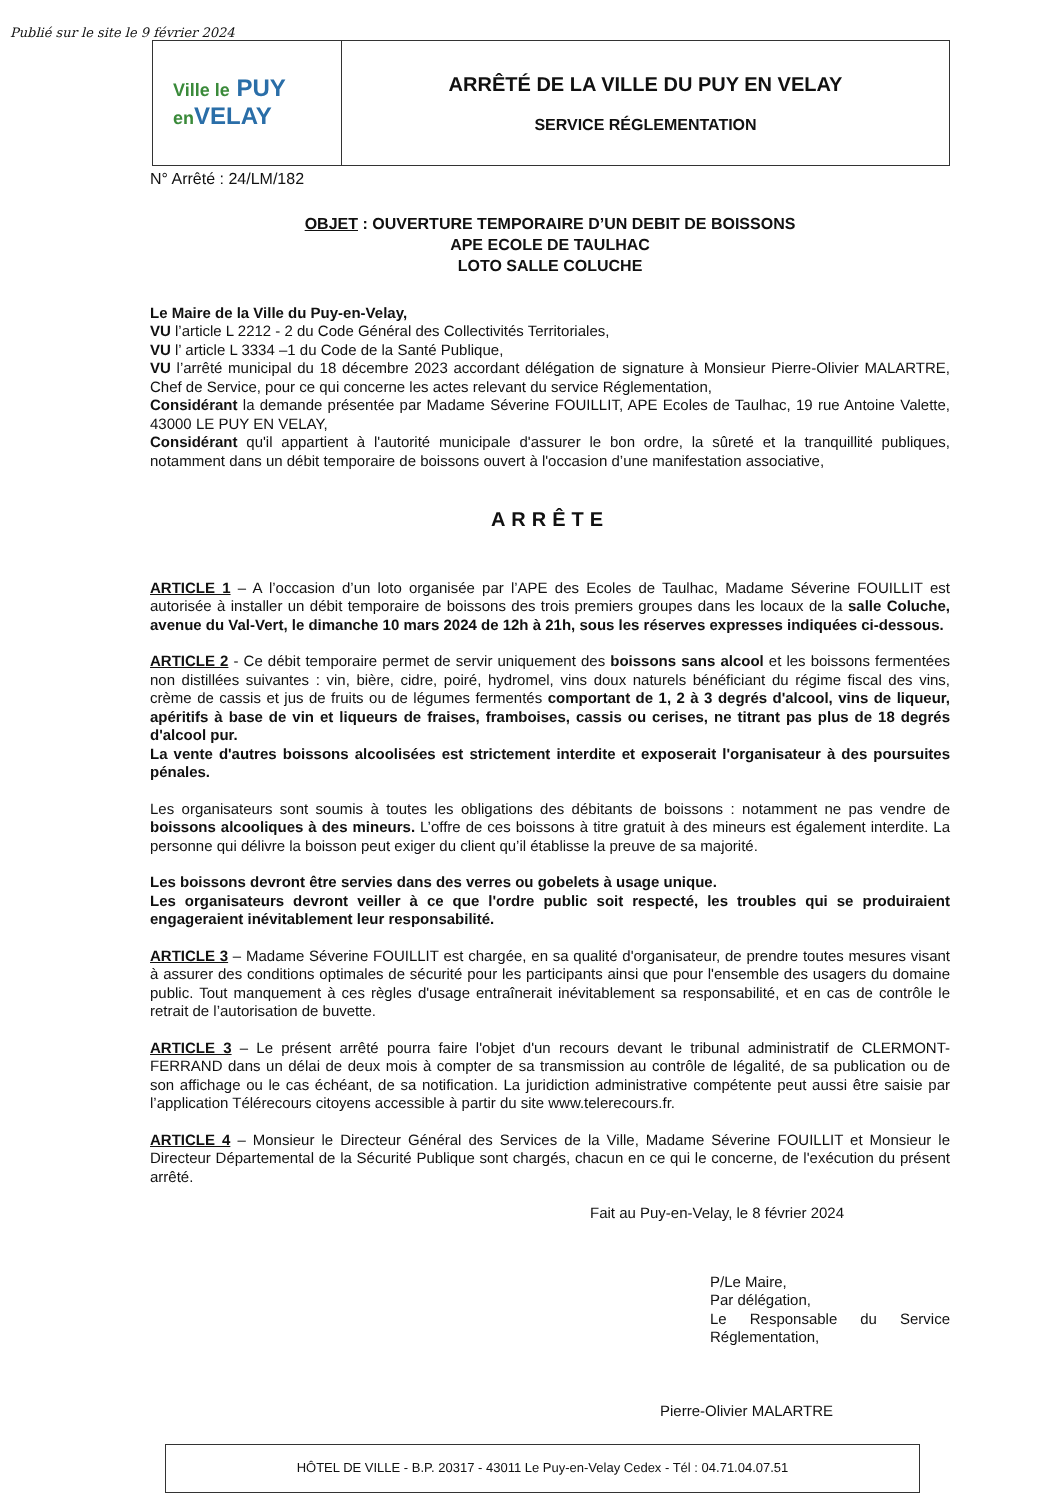Publié sur le site le 9 février 2024
Ville le PUY
en VELAY
ARRÊTÉ DE LA VILLE DU PUY EN VELAY
SERVICE RÉGLEMENTATION
N° Arrêté : 24/LM/182
OBJET : OUVERTURE TEMPORAIRE D’UN DEBIT DE BOISSONS
APE ECOLE DE TAULHAC
LOTO SALLE COLUCHE
Le Maire de la Ville du Puy-en-Velay,
VU l’article L 2212 - 2 du Code Général des Collectivités Territoriales,
VU l’ article L 3334 –1 du Code de la Santé Publique,
VU l’arrêté municipal du 18 décembre 2023 accordant délégation de signature à Monsieur Pierre-Olivier MALARTRE, Chef de Service, pour ce qui concerne les actes relevant du service Réglementation,
Considérant la demande présentée par Madame Séverine FOUILLIT, APE Ecoles de Taulhac, 19 rue Antoine Valette, 43000 LE PUY EN VELAY,
Considérant qu'il appartient à l'autorité municipale d'assurer le bon ordre, la sûreté et la tranquillité publiques, notamment dans un débit temporaire de boissons ouvert à l'occasion d’une manifestation associative,
ARRÊTE
ARTICLE 1 – A l’occasion d’un loto organisée par l’APE des Ecoles de Taulhac, Madame Séverine FOUILLIT est autorisée à installer un débit temporaire de boissons des trois premiers groupes dans les locaux de la salle Coluche, avenue du Val-Vert, le dimanche 10 mars 2024 de 12h à 21h, sous les réserves expresses indiquées ci-dessous.
ARTICLE 2 - Ce débit temporaire permet de servir uniquement des boissons sans alcool et les boissons fermentées non distillées suivantes : vin, bière, cidre, poiré, hydromel, vins doux naturels bénéficiant du régime fiscal des vins, crème de cassis et jus de fruits ou de légumes fermentés comportant de 1, 2 à 3 degrés d'alcool, vins de liqueur, apéritifs à base de vin et liqueurs de fraises, framboises, cassis ou cerises, ne titrant pas plus de 18 degrés d'alcool pur.
La vente d'autres boissons alcoolisées est strictement interdite et exposerait l'organisateur à des poursuites pénales.
Les organisateurs sont soumis à toutes les obligations des débitants de boissons : notamment ne pas vendre de boissons alcooliques à des mineurs. L’offre de ces boissons à titre gratuit à des mineurs est également interdite. La personne qui délivre la boisson peut exiger du client qu’il établisse la preuve de sa majorité.
Les boissons devront être servies dans des verres ou gobelets à usage unique.
Les organisateurs devront veiller à ce que l'ordre public soit respecté, les troubles qui se produiraient engageraient inévitablement leur responsabilité.
ARTICLE 3 – Madame Séverine FOUILLIT est chargée, en sa qualité d'organisateur, de prendre toutes mesures visant à assurer des conditions optimales de sécurité pour les participants ainsi que pour l'ensemble des usagers du domaine public. Tout manquement à ces règles d'usage entraînerait inévitablement sa responsabilité, et en cas de contrôle le retrait de l’autorisation de buvette.
ARTICLE 3 – Le présent arrêté pourra faire l'objet d'un recours devant le tribunal administratif de CLERMONT-FERRAND dans un délai de deux mois à compter de sa transmission au contrôle de légalité, de sa publication ou de son affichage ou le cas échéant, de sa notification. La juridiction administrative compétente peut aussi être saisie par l’application Télérecours citoyens accessible à partir du site www.telerecours.fr.
ARTICLE 4 – Monsieur le Directeur Général des Services de la Ville, Madame Séverine FOUILLIT et Monsieur le Directeur Départemental de la Sécurité Publique sont chargés, chacun en ce qui le concerne, de l'exécution du présent arrêté.
Fait au Puy-en-Velay, le 8 février 2024
P/Le Maire,
Par délégation,
Le Responsable du Service Réglementation,
Pierre-Olivier MALARTRE
HÔTEL DE VILLE - B.P. 20317 - 43011 Le Puy-en-Velay Cedex - Tél : 04.71.04.07.51